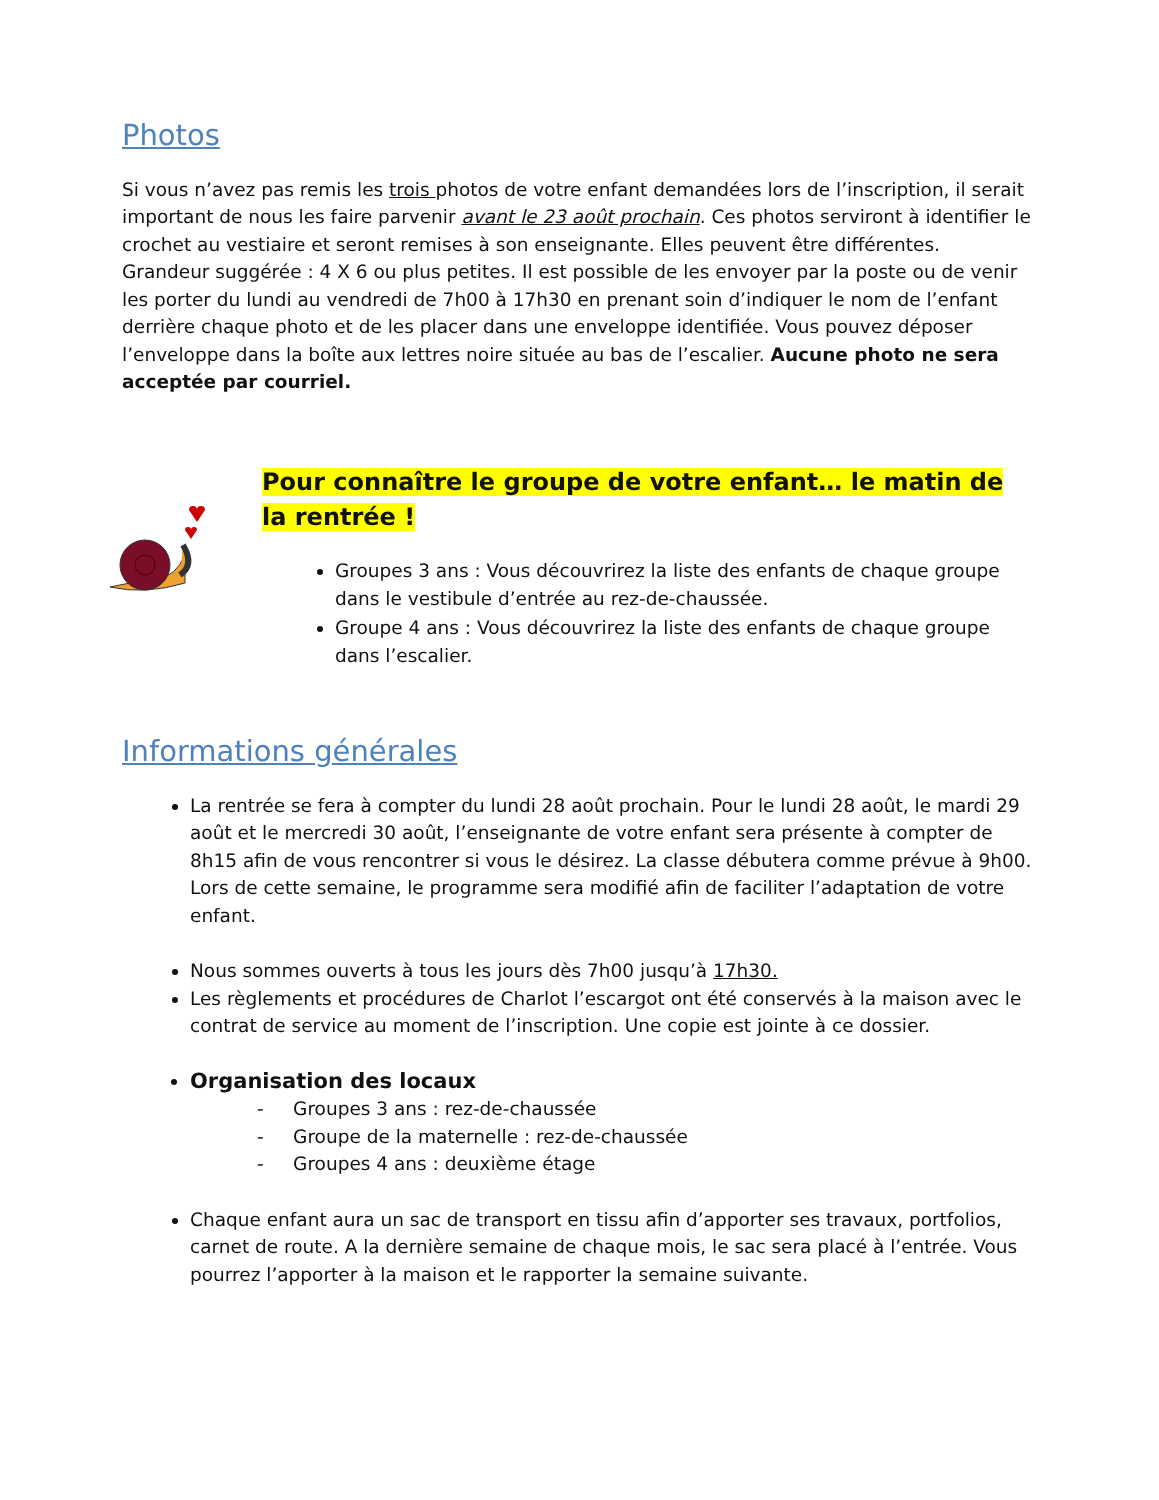Photos
Si vous n’avez pas remis les trois photos de votre enfant demandées lors de l’inscription, il serait important de nous les faire parvenir avant le 23 août prochain. Ces photos serviront à identifier le crochet au vestiaire et seront remises à son enseignante. Elles peuvent être différentes. Grandeur suggérée : 4 X 6 ou plus petites. Il est possible de les envoyer par la poste ou de venir les porter du lundi au vendredi de 7h00 à 17h30 en prenant soin d’indiquer le nom de l’enfant derrière chaque photo et de les placer dans une enveloppe identifiée. Vous pouvez déposer l’enveloppe dans la boîte aux lettres noire située au bas de l’escalier. Aucune photo ne sera acceptée par courriel.
Pour connaître le groupe de votre enfant… le matin de la rentrée !
Groupes 3 ans : Vous découvrirez la liste des enfants de chaque groupe dans le vestibule d’entrée au rez-de-chaussée.
Groupe 4 ans : Vous découvrirez la liste des enfants de chaque groupe dans l’escalier.
Informations générales
La rentrée se fera à compter du lundi 28 août prochain. Pour le lundi 28 août, le mardi 29 août et le mercredi 30 août, l’enseignante de votre enfant sera présente à compter de 8h15 afin de vous rencontrer si vous le désirez. La classe débutera comme prévue à 9h00. Lors de cette semaine, le programme sera modifié afin de faciliter l’adaptation de votre enfant.
Nous sommes ouverts à tous les jours dès 7h00 jusqu’à 17h30.
Les règlements et procédures de Charlot l’escargot ont été conservés à la maison avec le contrat de service au moment de l’inscription. Une copie est jointe à ce dossier.
Organisation des locaux
- Groupes 3 ans : rez-de-chaussée
- Groupe de la maternelle : rez-de-chaussée
- Groupes 4 ans : deuxième étage
Chaque enfant aura un sac de transport en tissu afin d’apporter ses travaux, portfolios, carnet de route. A la dernière semaine de chaque mois, le sac sera placé à l’entrée. Vous pourrez l’apporter à la maison et le rapporter la semaine suivante.